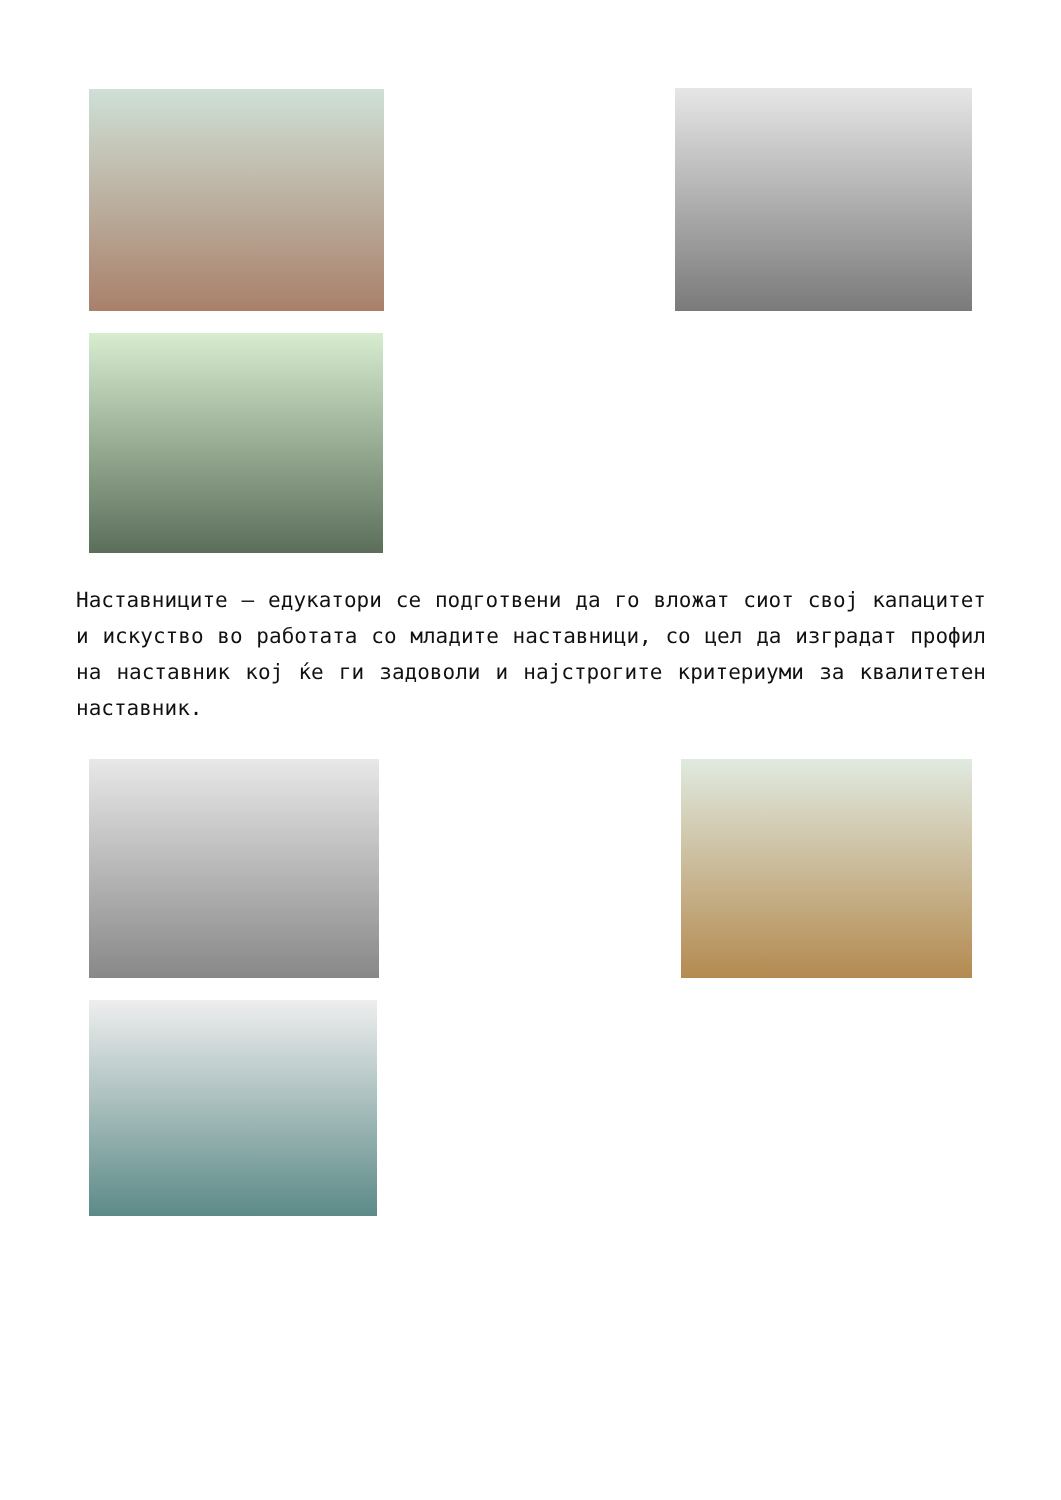Наставниците – едукатори се подготвени да го вложат сиот свој капацитет и искуство во работата со младите наставници, со цел да изградат профил на наставник кој ќе ги задоволи и најстрогите критериуми за квалитетен наставник.